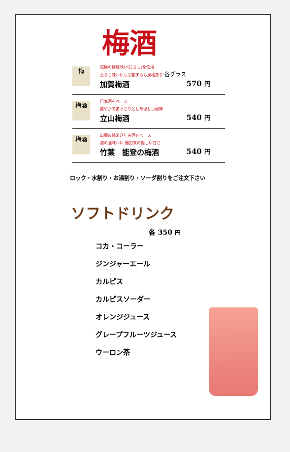梅酒
梅
究極の梅紅映(べにさし)を使用
香りも味わいも余韻すらも風格あり 各グラス
加賀梅酒 570 円
梅酒
日本酒をベース
爽やかであっさりとした優しい風味
立山梅酒 540 円
梅酒
山廃の純米八年古酒をベース
濃の強味わい 麹由来の優しい甘さ
竹葉　能登の梅酒 540 円
ロック・水割り・お湯割り・ソーダ割りをご注文下さい
ソフトドリンク
各 350 円
コカ・コーラー
ジンジャーエール
カルピス
カルピスソーダー
オレンジジュース
グレープフルーツジュース
ウーロン茶